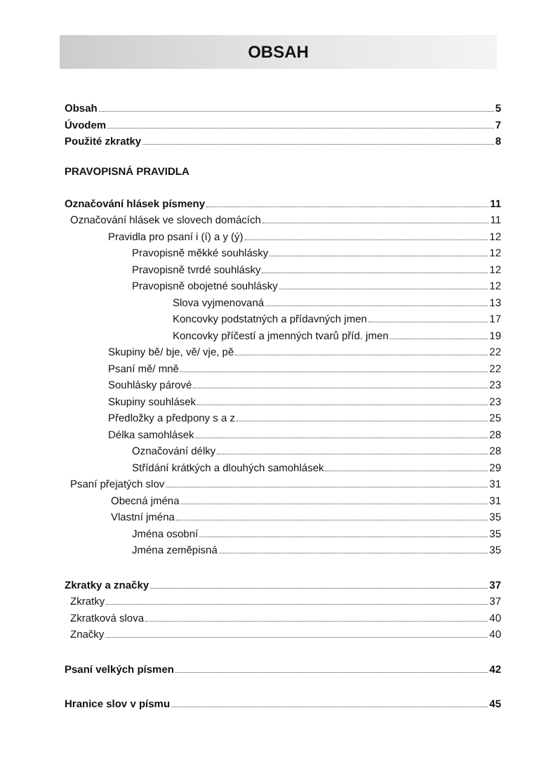OBSAH
Obsah 5
Úvodem 7
Použité zkratky 8
PRAVOPISNÁ PRAVIDLA
Označování hlásek písmeny 11
Označování hlásek ve slovech domácích 11
Pravidla pro psaní i (í) a y (ý) 12
Pravopisně měkké souhlásky 12
Pravopisně tvrdé souhlásky 12
Pravopisně obojetné souhlásky 12
Slova vyjmenovaná 13
Koncovky podstatných a přídavných jmen 17
Koncovky příčestí a jmenných tvarů příd. jmen 19
Skupiny bě/ bje, vě/ vje, pě 22
Psaní mě/ mně 22
Souhlásky párové 23
Skupiny souhlásek 23
Předložky a předpony s a z 25
Délka samohlásek 28
Označování délky 28
Střídání krátkých a dlouhých samohlásek 29
Psaní přejatých slov 31
Obecná jména 31
Vlastní jména 35
Jména osobní 35
Jména zeměpisná 35
Zkratky a značky 37
Zkratky 37
Zkratková slova 40
Značky 40
Psaní velkých písmen 42
Hranice slov v písmu 45